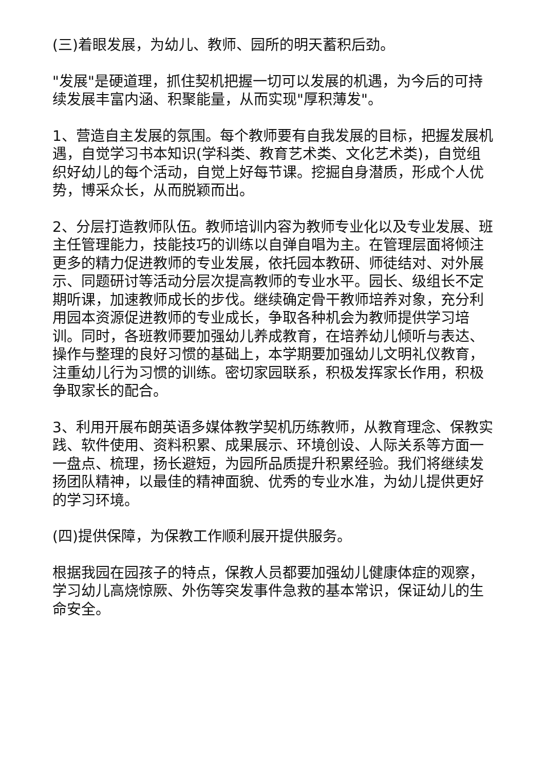(三)着眼发展，为幼儿、教师、园所的明天蓄积后劲。
"发展"是硬道理，抓住契机把握一切可以发展的机遇，为今后的可持续发展丰富内涵、积聚能量，从而实现"厚积薄发"。
1、营造自主发展的氛围。每个教师要有自我发展的目标，把握发展机遇，自觉学习书本知识(学科类、教育艺术类、文化艺术类)，自觉组织好幼儿的每个活动，自觉上好每节课。挖掘自身潜质，形成个人优势，博采众长，从而脱颖而出。
2、分层打造教师队伍。教师培训内容为教师专业化以及专业发展、班主任管理能力，技能技巧的训练以自弹自唱为主。在管理层面将倾注更多的精力促进教师的专业发展，依托园本教研、师徒结对、对外展示、同题研讨等活动分层次提高教师的专业水平。园长、级组长不定期听课，加速教师成长的步伐。继续确定骨干教师培养对象，充分利用园本资源促进教师的专业成长，争取各种机会为教师提供学习培训。同时，各班教师要加强幼儿养成教育，在培养幼儿倾听与表达、操作与整理的良好习惯的基础上，本学期要加强幼儿文明礼仪教育，注重幼儿行为习惯的训练。密切家园联系，积极发挥家长作用，积极争取家长的配合。
3、利用开展布朗英语多媒体教学契机历练教师，从教育理念、保教实践、软件使用、资料积累、成果展示、环境创设、人际关系等方面一一盘点、梳理，扬长避短，为园所品质提升积累经验。我们将继续发扬团队精神，以最佳的精神面貌、优秀的专业水准，为幼儿提供更好的学习环境。
(四)提供保障，为保教工作顺利展开提供服务。
根据我园在园孩子的特点，保教人员都要加强幼儿健康体症的观察，学习幼儿高烧惊厥、外伤等突发事件急救的基本常识，保证幼儿的生命安全。